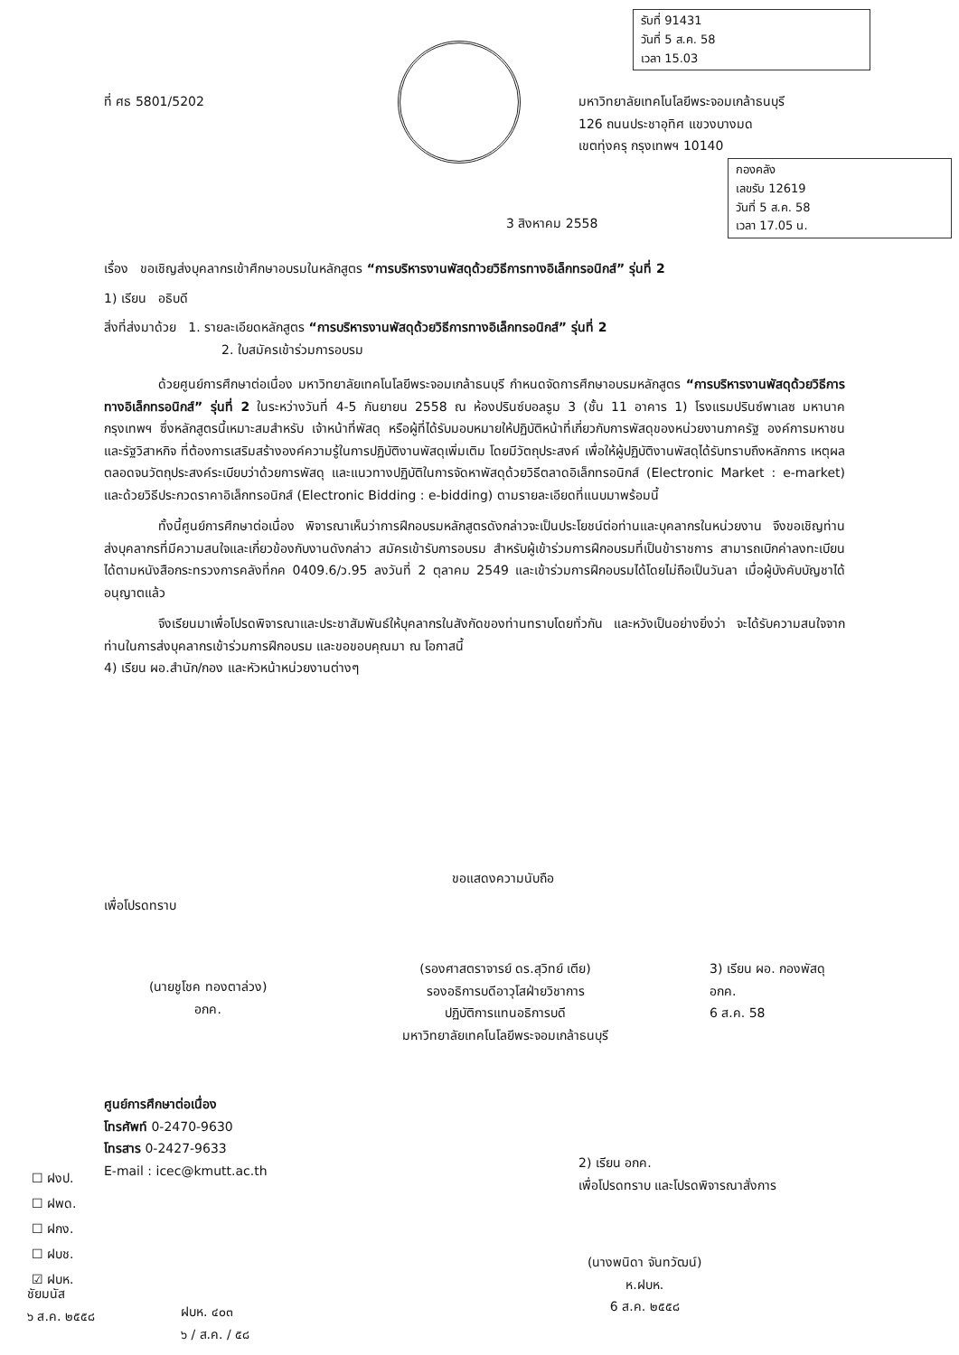รับที่ 91431
วันที่ 5 ส.ค. 58
เวลา 15.03
ที่ ศธ 5801/5202
มหาวิทยาลัยเทคโนโลยีพระจอมเกล้าธนบุรี
126 ถนนประชาอุทิศ แขวงบางมด
เขตทุ่งครุ กรุงเทพฯ 10140
กองคลัง
เลขรับ 12619
วันที่ 5 ส.ค. 58
เวลา 17.05 น.
3 สิงหาคม 2558
เรื่อง ขอเชิญส่งบุคลากรเข้าศึกษาอบรมในหลักสูตร “การบริหารงานพัสดุด้วยวิธีการทางอิเล็กทรอนิกส์” รุ่นที่ 2
1) เรียน อธิบดี
สิ่งที่ส่งมาด้วย 1. รายละเอียดหลักสูตร “การบริหารงานพัสดุด้วยวิธีการทางอิเล็กทรอนิกส์” รุ่นที่ 2
2. ใบสมัครเข้าร่วมการอบรม
ด้วยศูนย์การศึกษาต่อเนื่อง มหาวิทยาลัยเทคโนโลยีพระจอมเกล้าธนบุรี กำหนดจัดการศึกษาอบรมหลักสูตร “การบริหารงานพัสดุด้วยวิธีการทางอิเล็กทรอนิกส์” รุ่นที่ 2 ในระหว่างวันที่ 4-5 กันยายน 2558 ณ ห้องปรินซ์บอลรูม 3 (ชั้น 11 อาคาร 1) โรงแรมปรินซ์พาเลซ มหานาค กรุงเทพฯ ซึ่งหลักสูตรนี้เหมาะสมสำหรับ เจ้าหน้าที่พัสดุ หรือผู้ที่ได้รับมอบหมายให้ปฏิบัติหน้าที่เกี่ยวกับการพัสดุของหน่วยงานภาครัฐ องค์การมหาชน และรัฐวิสาหกิจ ที่ต้องการเสริมสร้างองค์ความรู้ในการปฏิบัติงานพัสดุเพิ่มเติม โดยมีวัตถุประสงค์ เพื่อให้ผู้ปฏิบัติงานพัสดุได้รับทราบถึงหลักการ เหตุผลตลอดจนวัตถุประสงค์ระเบียบว่าด้วยการพัสดุ และแนวทางปฏิบัติในการจัดหาพัสดุด้วยวิธีตลาดอิเล็กทรอนิกส์ (Electronic Market : e-market) และด้วยวิธีประกวดราคาอิเล็กทรอนิกส์ (Electronic Bidding : e-bidding) ตามรายละเอียดที่แนบมาพร้อมนี้
ทั้งนี้ศูนย์การศึกษาต่อเนื่อง พิจารณาเห็นว่าการฝึกอบรมหลักสูตรดังกล่าวจะเป็นประโยชน์ต่อท่านและบุคลากรในหน่วยงาน จึงขอเชิญท่านส่งบุคลากรที่มีความสนใจและเกี่ยวข้องกับงานดังกล่าว สมัครเข้ารับการอบรม สำหรับผู้เข้าร่วมการฝึกอบรมที่เป็นข้าราชการ สามารถเบิกค่าลงทะเบียนได้ตามหนังสือกระทรวงการคลังที่กค 0409.6/ว.95 ลงวันที่ 2 ตุลาคม 2549 และเข้าร่วมการฝึกอบรมได้โดยไม่ถือเป็นวันลา เมื่อผู้บังคับบัญชาได้อนุญาตแล้ว
จึงเรียนมาเพื่อโปรดพิจารณาและประชาสัมพันธ์ให้บุคลากรในสังกัดของท่านทราบโดยทั่วกัน และหวังเป็นอย่างยิ่งว่า จะได้รับความสนใจจากท่านในการส่งบุคลากรเข้าร่วมการฝึกอบรม และขอขอบคุณมา ณ โอกาสนี้
4) เรียน ผอ.สำนัก/กอง และหัวหน้าหน่วยงานต่างๆ
ขอแสดงความนับถือ
เพื่อโปรดทราบ
(นายชูโชค ทองตาล่วง)
อกค.
(รองศาสตราจารย์ ดร.สุวิทย์ เตีย)
รองอธิการบดีอาวุโสฝ่ายวิชาการ
ปฏิบัติการแทนอธิการบดี
มหาวิทยาลัยเทคโนโลยีพระจอมเกล้าธนบุรี
3) เรียน ผอ. กองพัสดุ
อกค.
6 ส.ค. 58
ศูนย์การศึกษาต่อเนื่อง
โทรศัพท์ 0-2470-9630
โทรสาร 0-2427-9633
E-mail : icec@kmutt.ac.th
☐ ฝงป.
☐ ฝพด.
☐ ฝกง.
☐ ฝบช.
☑ ฝบห.
2) เรียน อกค.
เพื่อโปรดทราบ และโปรดพิจารณาสั่งการ
(นางพนิดา จันทวัฒน์)
ห.ฝบห.
6 ส.ค. ๒๕๕๘
ชัยมนัส
๖ ส.ค. ๒๕๕๘
ฝบห. ๔๐๓
๖ / ส.ค. / ๕๘